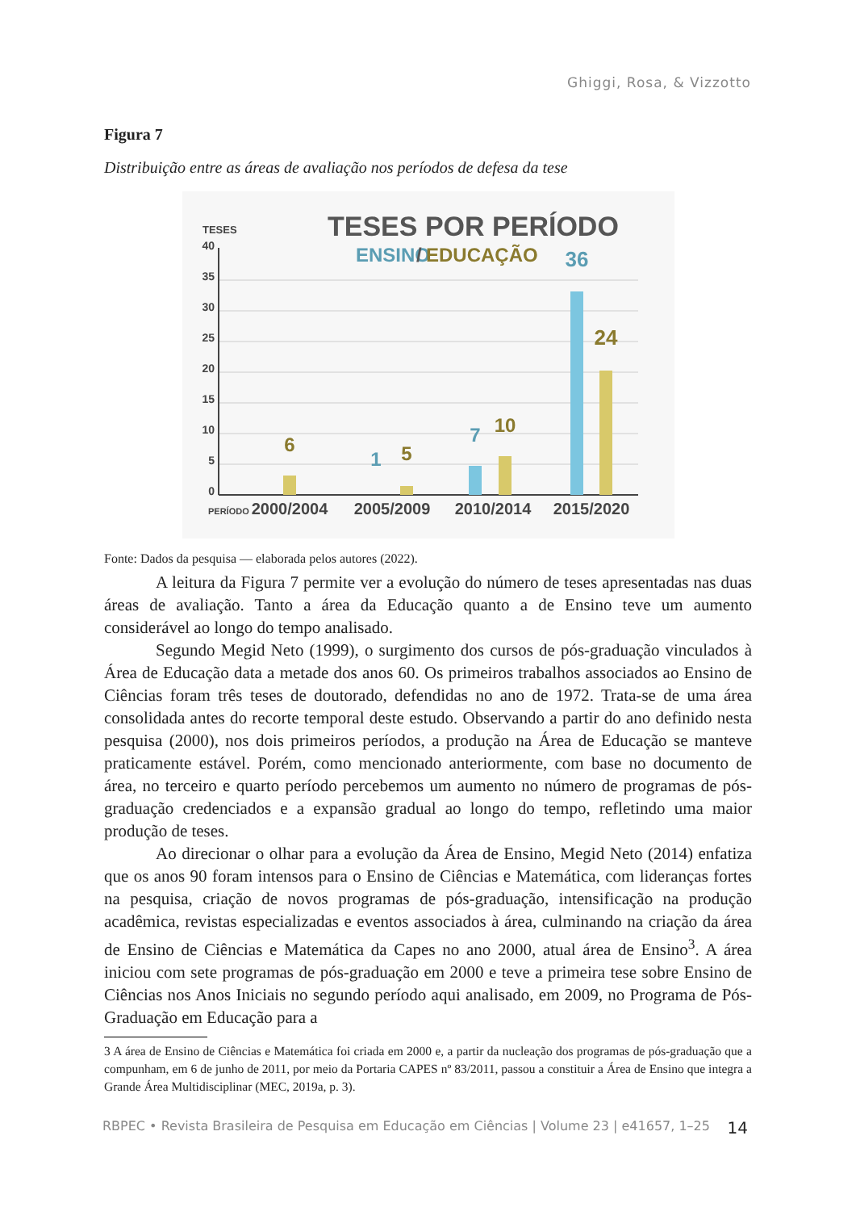Ghiggi, Rosa, & Vizzotto
Figura 7
Distribuição entre as áreas de avaliação nos períodos de defesa da tese
TESES POR PERÍODO
ENSINO
/
EDUCAÇÃO
TESES
40
35
30
25
20
15
10
5
0
6
1
5
7
10
36
24
PERÍODO
2000/2004
2005/2009
2010/2014
2015/2020
Fonte: Dados da pesquisa — elaborada pelos autores (2022).
A leitura da Figura 7 permite ver a evolução do número de teses apresentadas nas duas áreas de avaliação. Tanto a área da Educação quanto a de Ensino teve um aumento considerável ao longo do tempo analisado.
Segundo Megid Neto (1999), o surgimento dos cursos de pós-graduação vinculados à Área de Educação data a metade dos anos 60. Os primeiros trabalhos associados ao Ensino de Ciências foram três teses de doutorado, defendidas no ano de 1972. Trata-se de uma área consolidada antes do recorte temporal deste estudo. Observando a partir do ano definido nesta pesquisa (2000), nos dois primeiros períodos, a produção na Área de Educação se manteve praticamente estável. Porém, como mencionado anteriormente, com base no documento de área, no terceiro e quarto período percebemos um aumento no número de programas de pós-graduação credenciados e a expansão gradual ao longo do tempo, refletindo uma maior produção de teses.
Ao direcionar o olhar para a evolução da Área de Ensino, Megid Neto (2014) enfatiza que os anos 90 foram intensos para o Ensino de Ciências e Matemática, com lideranças fortes na pesquisa, criação de novos programas de pós-graduação, intensificação na produção acadêmica, revistas especializadas e eventos associados à área, culminando na criação da área de Ensino de Ciências e Matemática da Capes no ano 2000, atual área de Ensino<sup>3</sup>. A área iniciou com sete programas de pós-graduação em 2000 e teve a primeira tese sobre Ensino de Ciências nos Anos Iniciais no segundo período aqui analisado, em 2009, no Programa de Pós-Graduação em Educação para a
3 A área de Ensino de Ciências e Matemática foi criada em 2000 e, a partir da nucleação dos programas de pós-graduação que a compunham, em 6 de junho de 2011, por meio da Portaria CAPES nº 83/2011, passou a constituir a Área de Ensino que integra a Grande Área Multidisciplinar (MEC, 2019a, p. 3).
RBPEC • Revista Brasileira de Pesquisa em Educação em Ciências | Volume 23 | e41657, 1–25 14